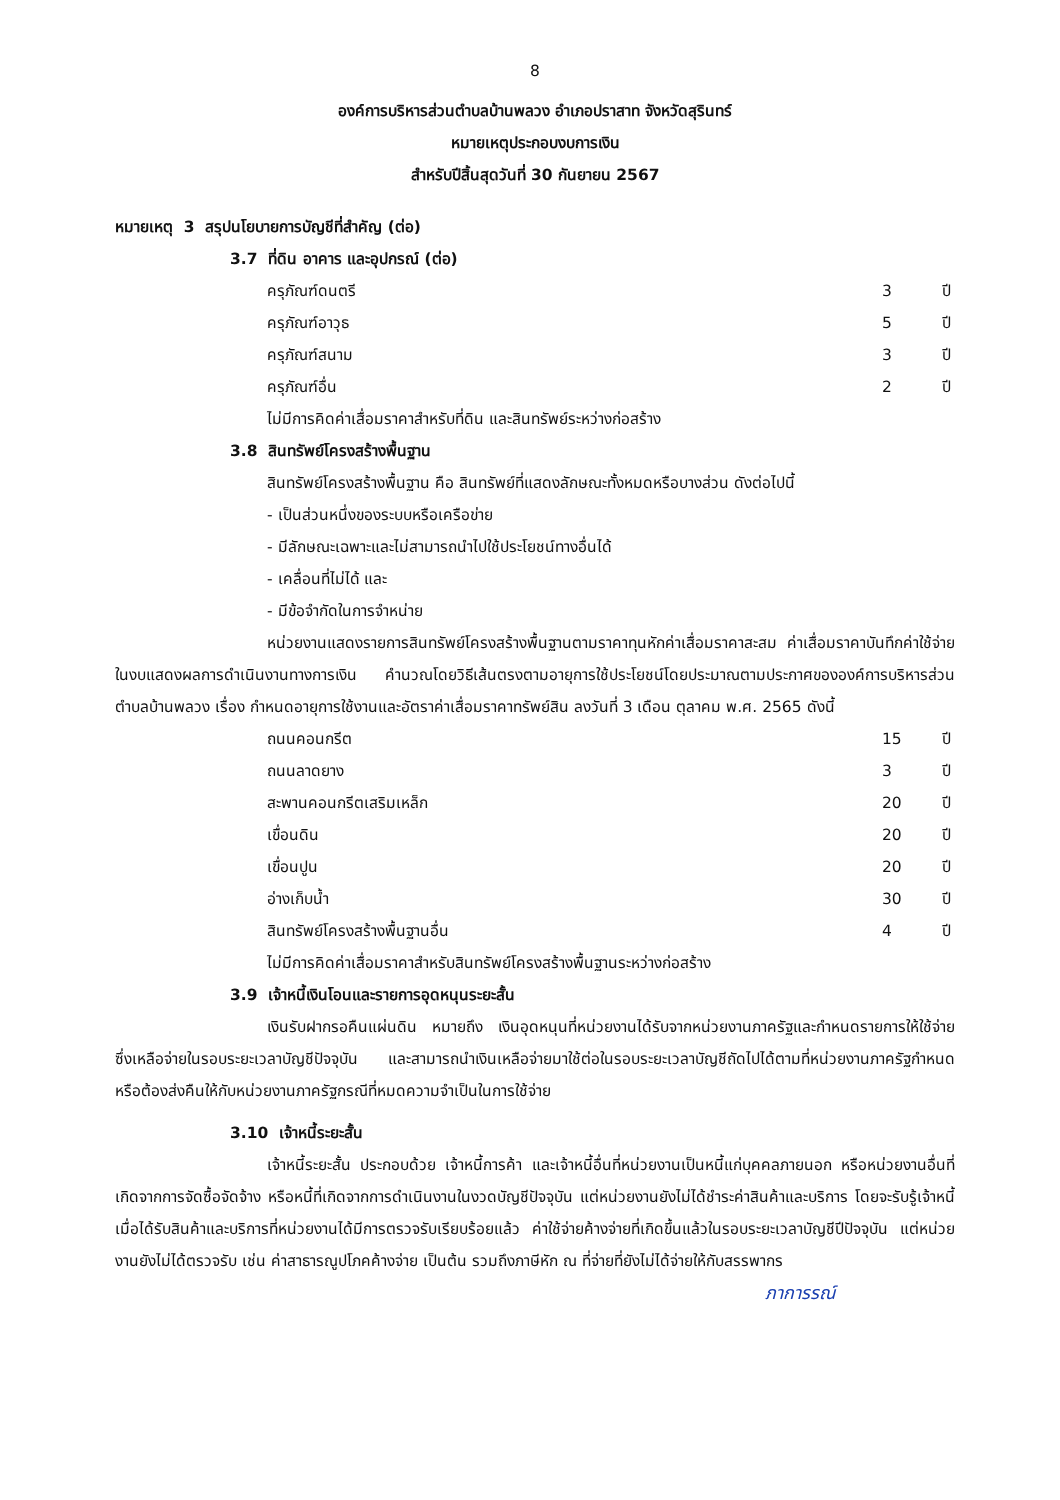8
องค์การบริหารส่วนตำบลบ้านพลวง อำเภอปราสาท จังหวัดสุรินทร์
หมายเหตุประกอบงบการเงิน
สำหรับปีสิ้นสุดวันที่ 30 กันยายน 2567
หมายเหตุ 3 สรุปนโยบายการบัญชีที่สำคัญ (ต่อ)
3.7 ที่ดิน อาคาร และอุปกรณ์ (ต่อ)
| ครุภัณฑ์ดนตรี | 3 | ปี |
| ครุภัณฑ์อาวุธ | 5 | ปี |
| ครุภัณฑ์สนาม | 3 | ปี |
| ครุภัณฑ์อื่น | 2 | ปี |
ไม่มีการคิดค่าเสื่อมราคาสำหรับที่ดิน และสินทรัพย์ระหว่างก่อสร้าง
3.8 สินทรัพย์โครงสร้างพื้นฐาน
สินทรัพย์โครงสร้างพื้นฐาน คือ สินทรัพย์ที่แสดงลักษณะทั้งหมดหรือบางส่วน ดังต่อไปนี้
- เป็นส่วนหนึ่งของระบบหรือเครือข่าย
- มีลักษณะเฉพาะและไม่สามารถนำไปใช้ประโยชน์ทางอื่นได้
- เคลื่อนที่ไม่ได้ และ
- มีข้อจำกัดในการจำหน่าย
หน่วยงานแสดงรายการสินทรัพย์โครงสร้างพื้นฐานตามราคาทุนหักค่าเสื่อมราคาสะสม ค่าเสื่อมราคาบันทึกค่าใช้จ่ายในงบแสดงผลการดำเนินงานทางการเงิน คำนวณโดยวิธีเส้นตรงตามอายุการใช้ประโยชน์โดยประมาณตามประกาศขององค์การบริหารส่วนตำบลบ้านพลวง เรื่อง กำหนดอายุการใช้งานและอัตราค่าเสื่อมราคาทรัพย์สิน ลงวันที่ 3 เดือน ตุลาคม พ.ศ. 2565 ดังนี้
| ถนนคอนกรีต | 15 | ปี |
| ถนนลาดยาง | 3 | ปี |
| สะพานคอนกรีตเสริมเหล็ก | 20 | ปี |
| เขื่อนดิน | 20 | ปี |
| เขื่อนปูน | 20 | ปี |
| อ่างเก็บน้ำ | 30 | ปี |
| สินทรัพย์โครงสร้างพื้นฐานอื่น | 4 | ปี |
ไม่มีการคิดค่าเสื่อมราคาสำหรับสินทรัพย์โครงสร้างพื้นฐานระหว่างก่อสร้าง
3.9 เจ้าหนี้เงินโอนและรายการอุดหนุนระยะสั้น
เงินรับฝากรอคืนแผ่นดิน หมายถึง เงินอุดหนุนที่หน่วยงานได้รับจากหน่วยงานภาครัฐและกำหนดรายการให้ใช้จ่าย ซึ่งเหลือจ่ายในรอบระยะเวลาบัญชีปัจจุบัน และสามารถนำเงินเหลือจ่ายมาใช้ต่อในรอบระยะเวลาบัญชีถัดไปได้ตามที่หน่วยงานภาครัฐกำหนด หรือต้องส่งคืนให้กับหน่วยงานภาครัฐกรณีที่หมดความจำเป็นในการใช้จ่าย
3.10 เจ้าหนี้ระยะสั้น
เจ้าหนี้ระยะสั้น ประกอบด้วย เจ้าหนี้การค้า และเจ้าหนี้อื่นที่หน่วยงานเป็นหนี้แก่บุคคลภายนอก หรือหน่วยงานอื่นที่เกิดจากการจัดซื้อจัดจ้าง หรือหนี้ที่เกิดจากการดำเนินงานในงวดบัญชีปัจจุบัน แต่หน่วยงานยังไม่ได้ชำระค่าสินค้าและบริการ โดยจะรับรู้เจ้าหนี้เมื่อได้รับสินค้าและบริการที่หน่วยงานได้มีการตรวจรับเรียบร้อยแล้ว ค่าใช้จ่ายค้างจ่ายที่เกิดขึ้นแล้วในรอบระยะเวลาบัญชีปีปัจจุบัน แต่หน่วยงานยังไม่ได้ตรวจรับ เช่น ค่าสาธารณูปโภคค้างจ่าย เป็นต้น รวมถึงภาษีหัก ณ ที่จ่ายที่ยังไม่ได้จ่ายให้กับสรรพากร
ภาการรณ์